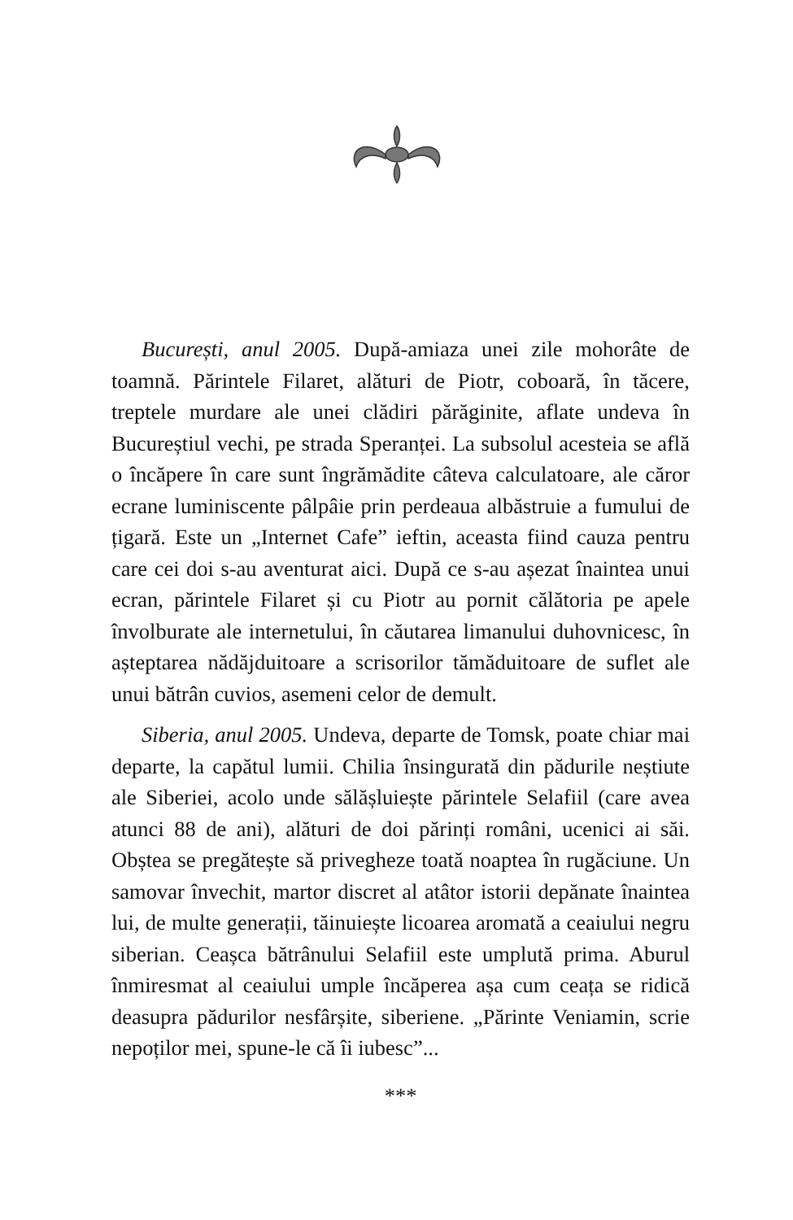București, anul 2005. După-amiaza unei zile mohorâte de toamnă. Părintele Filaret, alături de Piotr, coboară, în tăcere, treptele murdare ale unei clădiri părăginite, aflate undeva în Bucureștiul vechi, pe strada Speranței. La subsolul acesteia se află o încăpere în care sunt îngrămădite câteva calculatoare, ale căror ecrane luminiscente pâlpâie prin perdeaua albăstruie a fumului de țigară. Este un „Internet Cafe” ieftin, aceasta fiind cauza pentru care cei doi s-au aventurat aici. După ce s-au așezat înaintea unui ecran, părintele Filaret și cu Piotr au pornit călătoria pe apele învolburate ale internetului, în căutarea limanului duhovnicesc, în așteptarea nădăjduitoare a scrisorilor tămăduitoare de suflet ale unui bătrân cuvios, asemeni celor de demult.
Siberia, anul 2005. Undeva, departe de Tomsk, poate chiar mai departe, la capătul lumii. Chilia însingurată din pădurile neștiute ale Siberiei, acolo unde sălășluiește părintele Selafiil (care avea atunci 88 de ani), alături de doi părinți români, ucenici ai săi. Obștea se pregătește să privegheze toată noaptea în rugăciune. Un samovar învechit, martor discret al atâtor istorii depănate înaintea lui, de multe generații, tăinuiește licoarea aromată a ceaiului negru siberian. Ceașca bătrânului Selafiil este umplută prima. Aburul înmiresmat al ceaiului umple încăperea așa cum ceața se ridică deasupra pădurilor nesfârșite, siberiene. „Părinte Veniamin, scrie nepoților mei, spune-le că îi iubesc”...
***